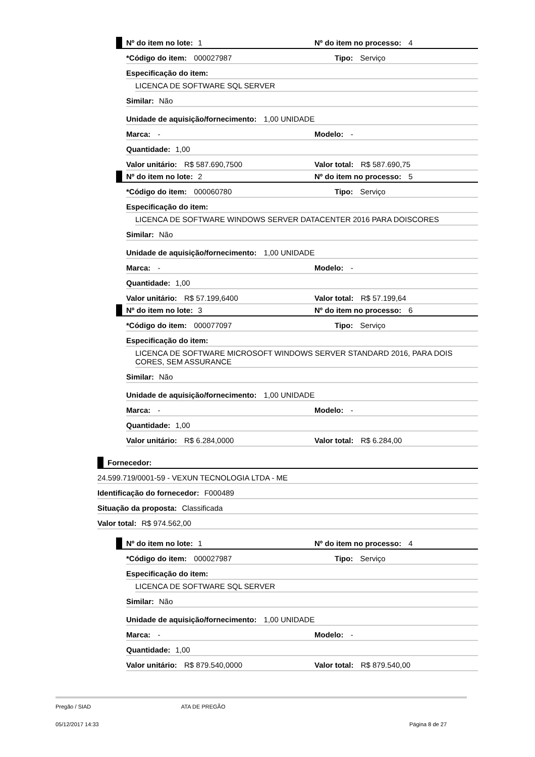Nº do item no lote: 1 Nº do item no processo: 4
*Código do item: 000027987 Tipo: Serviço
Especificação do item:
LICENCA DE SOFTWARE SQL SERVER
Similar: Não
Unidade de aquisição/fornecimento: 1,00 UNIDADE
Marca: - Modelo: -
Quantidade: 1,00
Valor unitário: R$ 587.690,7500 Valor total: R$ 587.690,75
Nº do item no lote: 2 Nº do item no processo: 5
*Código do item: 000060780 Tipo: Serviço
Especificação do item:
LICENCA DE SOFTWARE WINDOWS SERVER DATACENTER 2016 PARA DOISCORES
Similar: Não
Unidade de aquisição/fornecimento: 1,00 UNIDADE
Marca: - Modelo: -
Quantidade: 1,00
Valor unitário: R$ 57.199,6400 Valor total: R$ 57.199,64
Nº do item no lote: 3 Nº do item no processo: 6
*Código do item: 000077097 Tipo: Serviço
Especificação do item:
LICENCA DE SOFTWARE MICROSOFT WINDOWS SERVER STANDARD 2016, PARA DOIS CORES, SEM ASSURANCE
Similar: Não
Unidade de aquisição/fornecimento: 1,00 UNIDADE
Marca: - Modelo: -
Quantidade: 1,00
Valor unitário: R$ 6.284,0000 Valor total: R$ 6.284,00
Fornecedor:
24.599.719/0001-59 - VEXUN TECNOLOGIA LTDA - ME
Identificação do fornecedor: F000489
Situação da proposta: Classificada
Valor total: R$ 974.562,00
Nº do item no lote: 1 Nº do item no processo: 4
*Código do item: 000027987 Tipo: Serviço
Especificação do item:
LICENCA DE SOFTWARE SQL SERVER
Similar: Não
Unidade de aquisição/fornecimento: 1,00 UNIDADE
Marca: - Modelo: -
Quantidade: 1,00
Valor unitário: R$ 879.540,0000 Valor total: R$ 879.540,00
Pregão / SIAD ATA DE PREGÃO
05/12/2017 14:33 Página 8 de 27